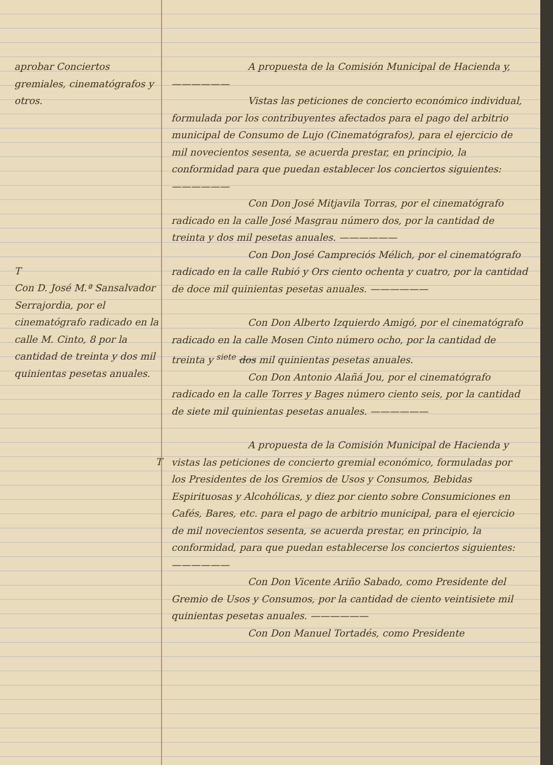aprobar Conciertos gremiales, cinematógrafos y otros.
T
Con D. José M.ª Sansalvador Serrajordia, por el cinematógrafo radicado en la calle M. Cinto, 8 por la cantidad de treinta y dos mil quinientas pesetas anuales.
T
A propuesta de la Comisión Municipal de Hacienda y, ——————
Vistas las peticiones de concierto económico individual, formulada por los contribuyentes afectados para el pago del arbitrio municipal de Consumo de Lujo (Cinematógrafos), para el ejercicio de mil novecientos sesenta, se acuerda prestar, en principio, la conformidad para que puedan establecer los conciertos siguientes: ——————
Con Don José Mitjavila Torras, por el cinematógrafo radicado en la calle José Masgrau número dos, por la cantidad de treinta y dos mil pesetas anuales. ——————
Con Don José Campreciós Mélich, por el cinematógrafo radicado en la calle Rubió y Ors ciento ochenta y cuatro, por la cantidad de doce mil quinientas pesetas anuales. ——————
Con Don Alberto Izquierdo Amigó, por el cinematógrafo radicado en la calle Mosen Cinto número ocho, por la cantidad de treinta y <sup>siete</sup> dos mil quinientas pesetas anuales.
Con Don Antonio Alañá Jou, por el cinematógrafo radicado en la calle Torres y Bages número ciento seis, por la cantidad de siete mil quinientas pesetas anuales. ——————
A propuesta de la Comisión Municipal de Hacienda y vistas las peticiones de concierto gremial económico, formuladas por los Presidentes de los Gremios de Usos y Consumos, Bebidas Espirituosas y Alcohólicas, y diez por ciento sobre Consumiciones en Cafés, Bares, etc. para el pago de arbitrio municipal, para el ejercicio de mil novecientos sesenta, se acuerda prestar, en principio, la conformidad, para que puedan establecerse los conciertos siguientes: ——————
Con Don Vicente Ariño Sabado, como Presidente del Gremio de Usos y Consumos, por la cantidad de ciento veintisiete mil quinientas pesetas anuales. ——————
Con Don Manuel Tortadés, como Presidente